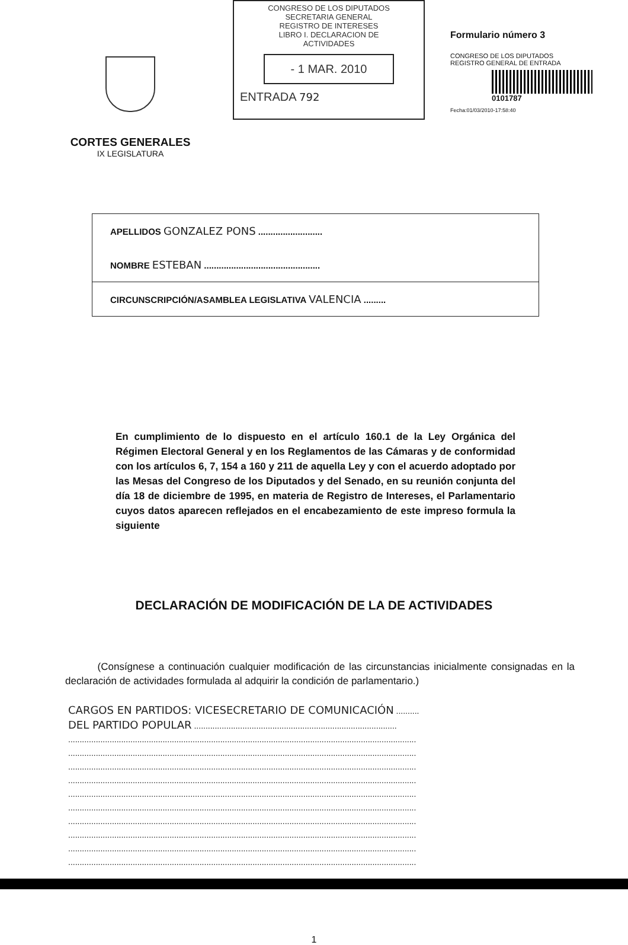CORTES GENERALES
IX LEGISLATURA
CONGRESO DE LOS DIPUTADOS
SECRETARIA GENERAL
REGISTRO DE INTERESES
LIBRO I. DECLARACION DE
ACTIVIDADES
- 1 MAR. 2010
ENTRADA 792
Formulario número 3
CONGRESO DE LOS DIPUTADOS
REGISTRO GENERAL DE ENTRADA
0101787
Fecha:01/03/2010-17:58:40
APELLIDOS GONZALEZ PONS ..........................
NOMBRE ESTEBAN ...............................................
CIRCUNSCRIPCIÓN/ASAMBLEA LEGISLATIVA VALENCIA .........
En cumplimiento de lo dispuesto en el artículo 160.1 de la Ley Orgánica del Régimen Electoral General y en los Reglamentos de las Cámaras y de conformidad con los artículos 6, 7, 154 a 160 y 211 de aquella Ley y con el acuerdo adoptado por las Mesas del Congreso de los Diputados y del Senado, en su reunión conjunta del día 18 de diciembre de 1995, en materia de Registro de Intereses, el Parlamentario cuyos datos aparecen reflejados en el encabezamiento de este impreso formula la siguiente
DECLARACIÓN DE MODIFICACIÓN DE LA DE ACTIVIDADES
(Consígnese a continuación cualquier modificación de las circunstancias inicialmente consignadas en la declaración de actividades formulada al adquirir la condición de parlamentario.)
CARGOS EN PARTIDOS: VICESECRETARIO DE COMUNICACIÓN ..........
DEL PARTIDO POPULAR ........................................................................................
.......................................................................................................................................................
.......................................................................................................................................................
.......................................................................................................................................................
.......................................................................................................................................................
.......................................................................................................................................................
.......................................................................................................................................................
.......................................................................................................................................................
.......................................................................................................................................................
.......................................................................................................................................................
.......................................................................................................................................................
1